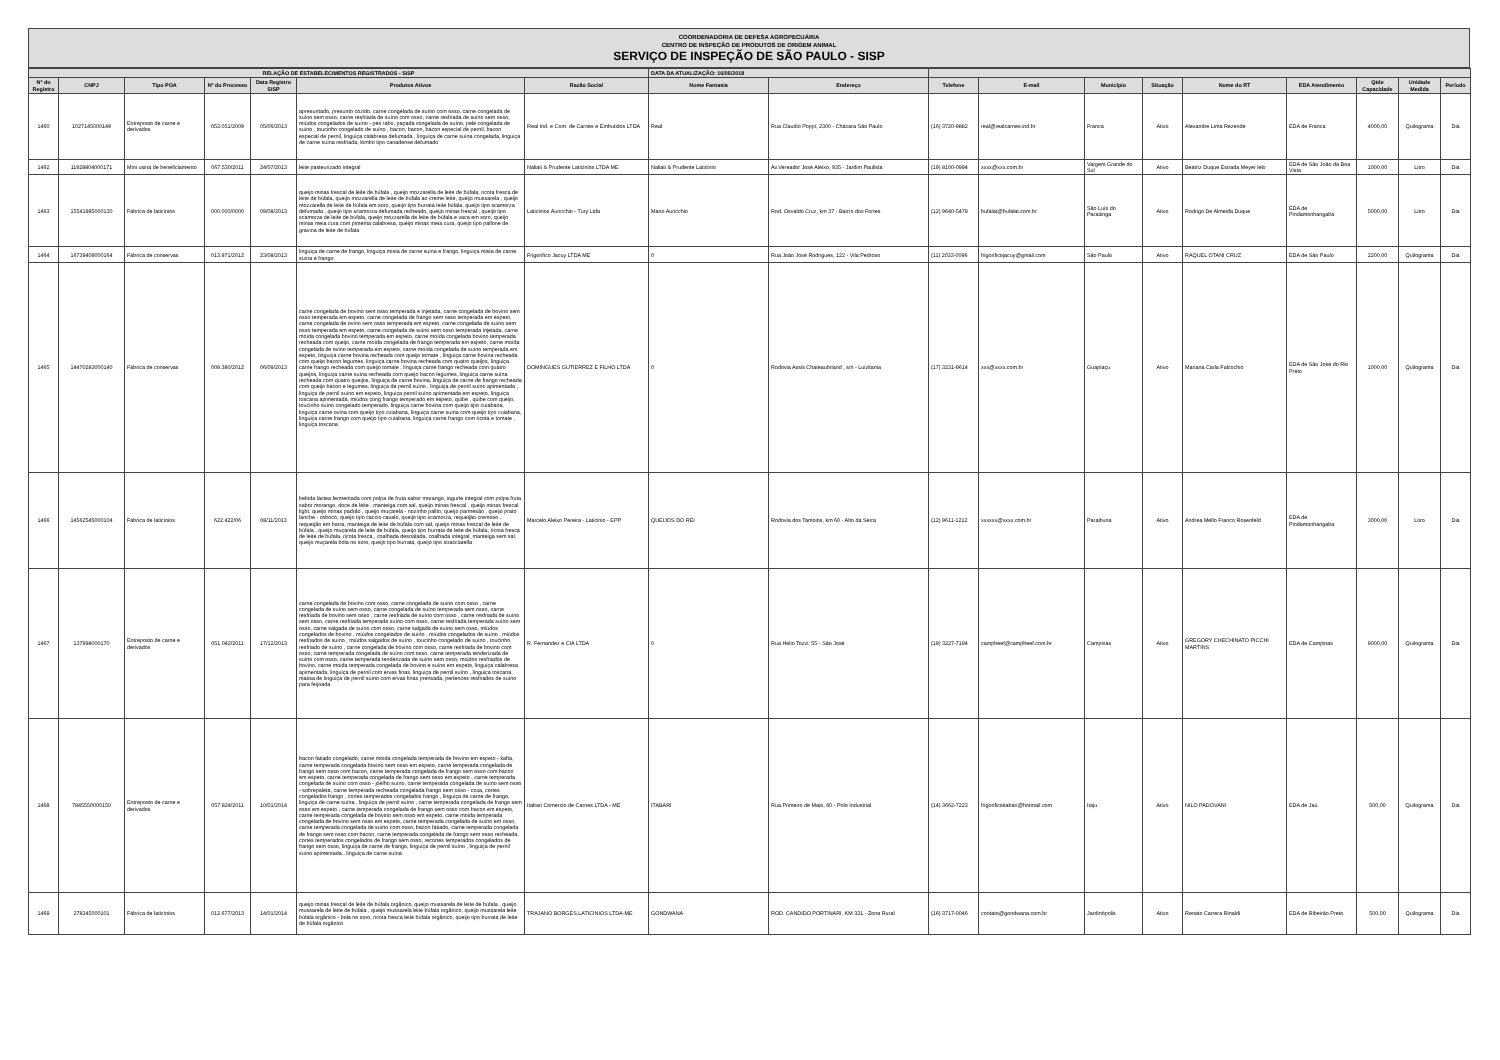COORDENADORIA DE DEFESA AGROPECUÁRIA
CENTRO DE INSPEÇÃO DE PRODUTOS DE ORIGEM ANIMAL
SERVIÇO DE INSPEÇÃO DE SÃO PAULO - SISP
| RELAÇÃO DE ESTABELECIMENTOS REGISTRADOS - SISP | | | | | | | DATA DA ATUALIZAÇÃO: 16/05/2018 | | | | | | | | | | |
| --- | --- | --- | --- | --- | --- | --- | --- | --- | --- | --- | --- | --- | --- | --- | --- | --- | --- |
| Nº do Registro | CNPJ | Tipo POA | Nº do Processo | Data Registro SISP | Produtos Ativos | Razão Social | Nome Fantasia | Endereço | Telefone | E-mail | Município | Situação | Nome do RT | EDA Atendimento | Qtde Capacidade | Unidade Medida | Período |
| 1460 | 1027145000149 | Entreposto de carne e derivados | 053.051/2009 | 05/06/2013 | apresuntado, presunto cozido, carne congelada de suíno com osso, carne congelada de suíno sem osso, carne resfriada de suíno com osso, carne resfriada de suíno sem osso, miúdos congelados de suíno - pés rabo, papada congelada de suíno, pele congelada de suíno , toucinho congelado de suíno , bacon, bacon, bacon especial de pernil, bacon especial de pernil, linguiça calabresa defumada , linguiça de carne suína congelada, linguiça de carne suína resfriada, lombo tipo canadense defumado | Real Ind. e Com. de Carnes e Embutidos LTDA | Real | Rua Claudio Poppi, 2300 - Chácara São Paulo | (16) 3720-9882 | real@realcarnes.ind.br | Franca | Ativo | Alexandre Lima Rezende | EDA de Franca | 4000,00 | Quilograma | Dia |
| 1462 | 11928804000171 | Mini usina de beneficiamento | 067.530/2011 | 24/07/2013 | leite pasteurizado integral | Naliati & Prudente Laticinios LTDA ME | Naliati & Prudente Laticinio | Av.Vereador José Aleixo, 935 - Jardim Paulista | (19) 8100-0994 | xxxx@xxx.com.br | Vargem Grande do Sul | Ativo | Beatriz Duque Estrada Meyer lelo | EDA de São João da Boa Vista | 1000,00 | Litro | Dia |
| 1463 | 15541985000130 | Fábrica de laticínios | 000.000/0000 | 09/08/2013 | queijo minas frescal de leite de búfala , queijo mozzarella de leite de búfala, ricota fresca de leite de búfala, queijo mozzarella de leite de búfala ao creme leite, queijo mussarela , queijo mozzarella de leite de búfala em soro, queijo tipo burrata leite búfala, queijo tipo scamorza defumada , queijo tipo scamorza defumada recheado, queijo minas frescal , queijo tipo scamorza de leite de búfala, queijo mozzarella de leite de búfala e vaca em soro, queijo minas meia cura com pimenta calabresa, queijo minas meia cura, queijo tipo pallone de gravina de leite de búfala | Laticinios Auricchio - Tury Ltda | Mario Auricchio | Rod. Osvaldo Cruz, km 37 - Bairro dos Fortes | (12) 9640-5479 | bufalat@bufalat.com.br | São Luís do Paraitinga | Ativo | Rodrigo De Almeida Duque | EDA de Pindamonhangaba | 5000,00 | Litro | Dia |
| 1464 | 16739409000164 | Fábrica de conservas | 013.971/2012 | 23/08/2013 | linguiça de carne de frango, linguiça mista de carne suína e frango, linguiça mista de carne suína e frango | Frigorifico Jacuy LTDA ME | 0 | Rua João José Rodrigues, 122 - Vila Pedroso | (11) 2033-0096 | frigorificojacuy@gmail.com | São Paulo | Ativo | RAQUEL OTANI CRUZ | EDA de São Paulo | 2200,00 | Quilograma | Dia |
| 1465 | 14470283000140 | Fábrica de conservas | 009.380/2012 | 06/09/2013 | carne congelada de bovino sem osso temperada e injetada, carne congelada de bovino sem osso temperada em espeto, carne congelada de frango sem osso temperada em espeto, carne congelada de ovino sem osso temperada em espeto, carne congelada de suíno sem osso temperada em espeto, carne congelada de suíno sem osso temperada injetada, carne moída congelada bovino temperada em espeto, carne moída congelada bovino temperada recheada com queijo, carne moída congelada de frango temperada em espeto, carne moída congelada de ovino temperada em espeto, carne moída congelada de suíno temperada em espeto, linguiça carne bovina recheada com queijo tomate , linguiça carne bovina recheada com queijo bacon legumes, linguiça carne bovina recheada com quatro queijos, linguiça carne frango recheada com queijo tomate , linguiça carne frango recheada com quatro queijos, linguiça carne suína recheada com queijo bacon legumes, linguiça carne suína recheada com quatro queijos, linguiça de carne bovina, linguiça de carne de frango recheada com queijo bacon e legumes, linguiça de pernil suíno , linguiça de pernil suíno apimentada , linguiça de pernil suíno em espeto, linguiça pernil suíno apimentada em espeto, linguiça toscana apimentada, miúdos cong frango temperado em espeto, quibe , quibe com queijo, toucinho suíno congelado temperado, linguiça carne bovina com queijo tipo cuiabana, linguiça carne ovina com queijo tipo cuiabana, linguiça carne suína com queijo tipo cuiabana, linguiça carne frango com queijo tipo cuiabana, linguiça carne frango com ricota e tomate , linguiça toscana | DOMINGUES GUTIERREZ E FILHO LTDA | 0 | Rodovia Assis Chateaubriand , s/n - Luizitania | (17) 3231-9614 | xxx@xxxx.com.br | Guapiaçu | Ativo | Mariana Carla Falcochio | EDA de São José do Rio Preto | 1000,00 | Quilograma | Dia |
| 1466 | 14562545000104 | Fábrica de laticínios | 622.422/06 | 08/11/2013 | bebida láctea fermentada com polpa de fruta sabor morango, iogurte integral com polpa fruta sabor morango, doce de leite , manteiga com sal, queijo minas frescal , queijo minas frescal light, queijo minas padrão , queijo muçarela - nozinho palito, queijo parmesão , queijo prato lanche - cobocó, queijo tipo caccio cavalo, queijo tipo scamorza, requeijão cremoso , requeijão em barra, manteiga de leite de búfala com sal, queijo minas frescal de leite de búfala , queijo muçarela de leite de búfala, queijo tipo burrata de leite de búfala, ricota fresca de leite de búfala, ricota fresca , coalhada desnatada, coalhada integral, manteiga sem sal, queijo muçarela bola no soro, queijo tipo burrata, queijo tipo stracciatella | Marcelo Aleixo Pereira - Laticinio - EPP | QUEIJOS DO REI | Rodovia dos Tamoios, km 60 - Alto da Serra | (12) 9611-1212 | xxxxxx@xxxx.com.br | Paraibuna | Ativo | Andrea Mello Franco Rosenfeld | EDA de Pindamonhangaba | 3000,00 | Litro | Dia |
| 1467 | 137998000170 | Entreposto de carne e derivados | 051.042/2011 | 17/12/2013 | carne congelada de bovino com osso, carne congelada de suíno com osso , carne congelada de suíno sem osso, carne congelada de suíno temperada sem osso, carne resfriada de bovino sem osso , carne resfriada de suíno com osso , carne resfriada de suíno sem osso, carne resfriada temperada suíno com osso, carne resfriada temperada suíno sem osso, carne salgada de suíno com osso, carne salgada de suíno sem osso, miúdos congelados de bovino , miúdos congelados de suíno , miúdos congelados de suíno , miúdos resfriados de suíno , miúdos salgados de suíno , toucinho congelado de suíno , toucinho resfriado de suíno , carne congelada de bovino com osso, carne resfriada de bovino com osso, carne temperada congelada de suíno com osso, carne temperada tenderizada de suíno com osso, carne temperada tenderizada de suíno sem osso, miúdos resfriados de bovino, carne moida temperada congelada de bovino e suíno em espeto, linguiça calabresa apimentada, linguiça de pernil com ervas finas, linguiça de pernil suíno , linguiça toscana, massa de linguiça de pernil suíno com ervas finas prensada, pertences resfriados de suíno para feijoada | R. Fernandez e CIA LTDA | 0 | Rua Helio Tozzi, 55 - São José | (19) 3227-7194 | campbeef@campbeef.com.br | Campinas | Ativo | GREGORY CHECHINATO PICCHI MARTINS | EDA de Campinas | 9000,00 | Quilograma | Dia |
| 1468 | 7845550000150 | Entreposto de carne e derivados | 057.824/2011 | 10/01/2014 | bacon fatiado congelado, carne moida congelada temperada de bovino em espeto - kafta, carne temperada congelada bovino sem osso em espeto, carne temperada congelada de frango sem osso com bacon, carne temperada congelada de frango sem osso com bacon em espeto, carne temperada congelada de frango sem osso em espeto , carne temperada congelada de suíno com osso - joelho suíno, carne temperada congelada de suíno sem osso - sobrepaleta, carne temperada recheada congelada frango sem osso - coxa, cortes congelados frango , cortes temperados congelados frango , linguiça de carne de frango, linguiça de carne suína , linguiça de pernil suíno , carne temperada congelada de frango sem osso em espeto , carne temperada congelada de frango sem osso com bacon em espeto, carne temperada congelada de bovino sem osso em espeto, carne moida temperada congelada de bovino sem osso em espeto, carne temperada congelada de suíno em osso, carne temperada congelada de suíno com osso, bacon fatiado, carne temperada congelada de frango sem osso com bacon, carne temperada congelada de frango sem osso recheada, cortes temperados congelados de frango sem osso, recortes temperados congelados de frango sem osso, linguiça de carne de frango, linguiça de pernil suíno , linguiça de pernil suíno apimentada , linguiça de carne suína | Itabari Comercio de Carnes LTDA - ME | ITABARI | Rua Primeiro de Maio, 60 - Polo Industrial | (14) 3662-7223 | frigorificoitabari@hotmail.com | Itaju | Ativo | NILO PADOVANI | EDA de Jaú | 500,00 | Quilograma | Dia |
| 1469 | 278345000101 | Fábrica de laticínios | 012.677/2013 | 14/01/2014 | queijo minas frescal de leite de búfala orgânico, queijo mussarela de leite de búfala , queijo mussarela de leite de búfala , queijo mussarela leite búfala orgânico, queijo mussarela leite búfala orgânico - bola no soro, ricota fresca leite búfala orgânico, queijo tipo burrata de leite de búfala orgânico | TRAJANO BORGES LATICINIOS LTDA-ME | GONDWANA | ROD. CANDIDO PORTINARI, KM 331 - Zona Rural | (16) 3717-0046 | contato@gondwana.com.br | Jardinópolis | Ativo | Renato Carrera Rinaldi | EDA de Ribeirão Preto | 500,00 | Quilograma | Dia |